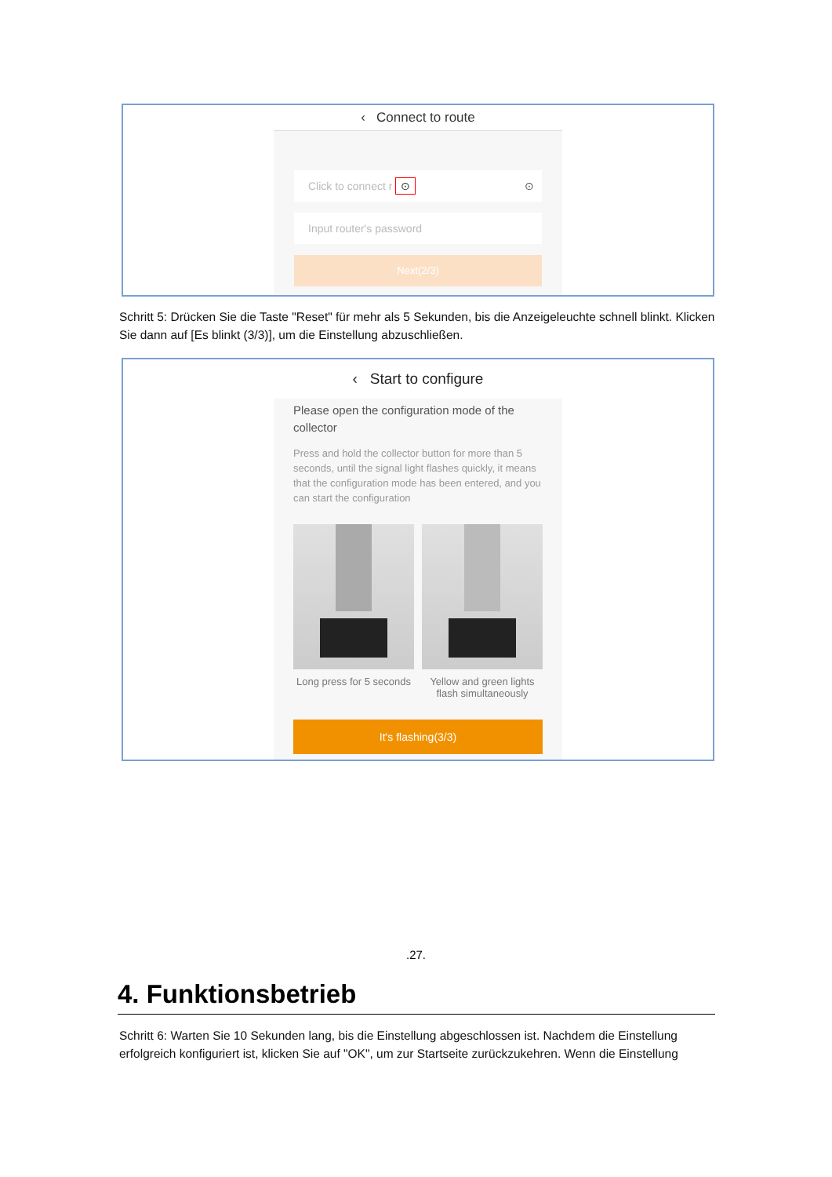‹ Connect to route
Click to connect r ⊙ ⊙
Input router's password
Next(2/3)
Schritt 5: Drücken Sie die Taste "Reset" für mehr als 5 Sekunden, bis die Anzeigeleuchte schnell blinkt. Klicken Sie dann auf [Es blinkt (3/3)], um die Einstellung abzuschließen.
‹ Start to configure
Please open the configuration mode of the collector
Press and hold the collector button for more than 5 seconds, until the signal light flashes quickly, it means that the configuration mode has been entered, and you can start the configuration
Long press for 5 seconds Yellow and green lights flash simultaneously
It's flashing(3/3)
.27.
4. Funktionsbetrieb
Schritt 6: Warten Sie 10 Sekunden lang, bis die Einstellung abgeschlossen ist. Nachdem die Einstellung erfolgreich konfiguriert ist, klicken Sie auf "OK", um zur Startseite zurückzukehren. Wenn die Einstellung